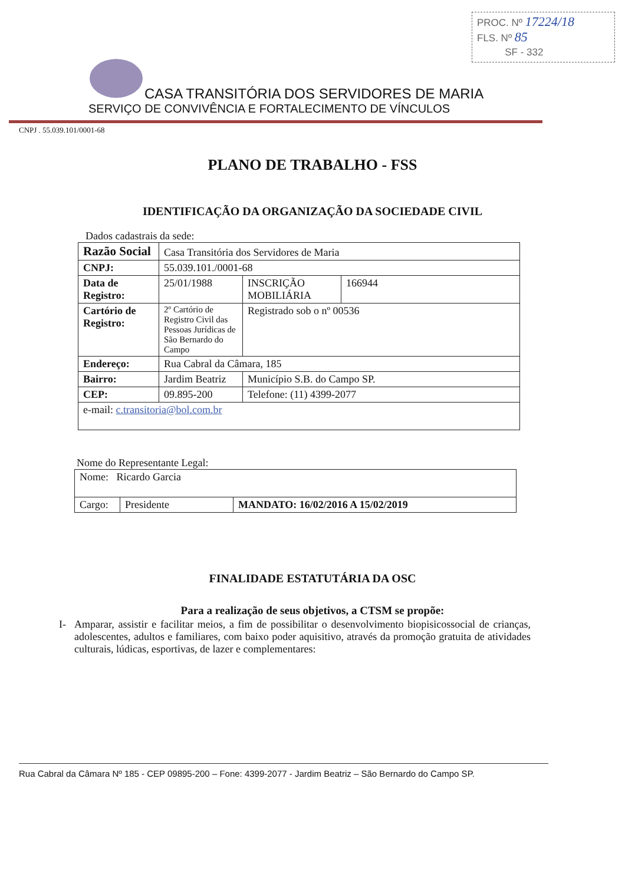PROC. Nº 17224/18
FLS. Nº 85
SF - 332
CASA TRANSITÓRIA DOS SERVIDORES DE MARIA
SERVIÇO DE CONVIVÊNCIA E FORTALECIMENTO DE VÍNCULOS
CNPJ . 55.039.101/0001-68
PLANO DE TRABALHO - FSS
IDENTIFICAÇÃO DA ORGANIZAÇÃO DA SOCIEDADE CIVIL
Dados cadastrais da sede:
| Razão Social | Casa Transitória dos Servidores de Maria | | |
| CNPJ: | 55.039.101./0001-68 | | |
| Data de Registro: | 25/01/1988 | INSCRIÇÃO MOBILIÁRIA | 166944 |
| Cartório de Registro: | 2º Cartório de Registro Civil das Pessoas Jurídicas de São Bernardo do Campo | Registrado sob o nº 00536 | |
| Endereço: | Rua Cabral da Câmara, 185 | | |
| Bairro: | Jardim Beatriz | Município S.B. do Campo SP. | |
| CEP: | 09.895-200 | Telefone: (11) 4399-2077 | |
| e-mail: c.transitoria@bol.com.br | | | |
Nome do Representante Legal:
| Nome: Ricardo Garcia | | |
| Cargo: | Presidente | MANDATO: 16/02/2016 A 15/02/2019 |
FINALIDADE ESTATUTÁRIA DA OSC
Para a realização de seus objetivos, a CTSM se propõe:
I- Amparar, assistir e facilitar meios, a fim de possibilitar o desenvolvimento biopisicossocial de crianças, adolescentes, adultos e familiares, com baixo poder aquisitivo, através da promoção gratuita de atividades culturais, lúdicas, esportivas, de lazer e complementares:
Rua Cabral da Câmara Nº 185 - CEP 09895-200 – Fone: 4399-2077 - Jardim Beatriz – São Bernardo do Campo SP.